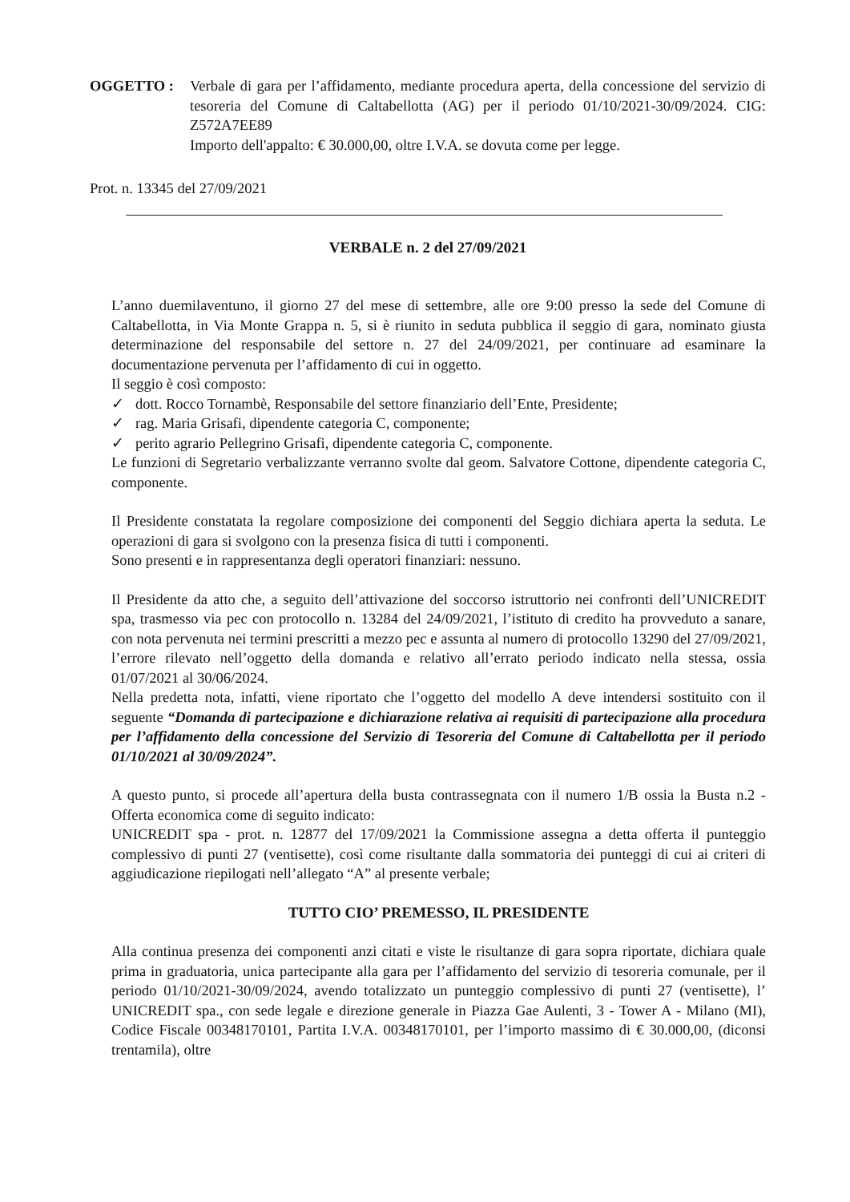OGGETTO : Verbale di gara per l’affidamento, mediante procedura aperta, della concessione del servizio di tesoreria del Comune di Caltabellotta (AG) per il periodo 01/10/2021-30/09/2024. CIG: Z572A7EE89
Importo dell'appalto: € 30.000,00, oltre I.V.A. se dovuta come per legge.
Prot. n. 13345 del 27/09/2021
VERBALE n. 2 del 27/09/2021
L’anno duemilaventuno, il giorno 27 del mese di settembre, alle ore 9:00 presso la sede del Comune di Caltabellotta, in Via Monte Grappa n. 5, si è riunito in seduta pubblica il seggio di gara, nominato giusta determinazione del responsabile del settore n. 27 del 24/09/2021, per continuare ad esaminare la documentazione pervenuta per l’affidamento di cui in oggetto.
Il seggio è così composto:
✓ dott. Rocco Tornambè, Responsabile del settore finanziario dell’Ente, Presidente;
✓ rag. Maria Grisafi, dipendente categoria C, componente;
✓ perito agrario Pellegrino Grisafi, dipendente categoria C, componente.
Le funzioni di Segretario verbalizzante verranno svolte dal geom. Salvatore Cottone, dipendente categoria C, componente.
Il Presidente constatata la regolare composizione dei componenti del Seggio dichiara aperta la seduta. Le operazioni di gara si svolgono con la presenza fisica di tutti i componenti.
Sono presenti e in rappresentanza degli operatori finanziari: nessuno.
Il Presidente da atto che, a seguito dell’attivazione del soccorso istruttorio nei confronti dell’UNICREDIT spa, trasmesso via pec con protocollo n. 13284 del 24/09/2021, l’istituto di credito ha provveduto a sanare, con nota pervenuta nei termini prescritti a mezzo pec e assunta al numero di protocollo 13290 del 27/09/2021, l’errore rilevato nell’oggetto della domanda e relativo all’errato periodo indicato nella stessa, ossia 01/07/2021 al 30/06/2024.
Nella predetta nota, infatti, viene riportato che l’oggetto del modello A deve intendersi sostituito con il seguente “Domanda di partecipazione e dichiarazione relativa ai requisiti di partecipazione alla procedura per l’affidamento della concessione del Servizio di Tesoreria del Comune di Caltabellotta per il periodo 01/10/2021 al 30/09/2024”.
A questo punto, si procede all’apertura della busta contrassegnata con il numero 1/B ossia la Busta n.2 - Offerta economica come di seguito indicato:
UNICREDIT spa - prot. n. 12877 del 17/09/2021 la Commissione assegna a detta offerta il punteggio complessivo di punti 27 (ventisette), così come risultante dalla sommatoria dei punteggi di cui ai criteri di aggiudicazione riepilogati nell’allegato “A” al presente verbale;
TUTTO CIO’ PREMESSO, IL PRESIDENTE
Alla continua presenza dei componenti anzi citati e viste le risultanze di gara sopra riportate, dichiara quale prima in graduatoria, unica partecipante alla gara per l’affidamento del servizio di tesoreria comunale, per il periodo 01/10/2021-30/09/2024, avendo totalizzato un punteggio complessivo di punti 27 (ventisette), l’ UNICREDIT spa., con sede legale e direzione generale in Piazza Gae Aulenti, 3 - Tower A - Milano (MI), Codice Fiscale 00348170101, Partita I.V.A. 00348170101, per l’importo massimo di € 30.000,00, (diconsi trentamila), oltre